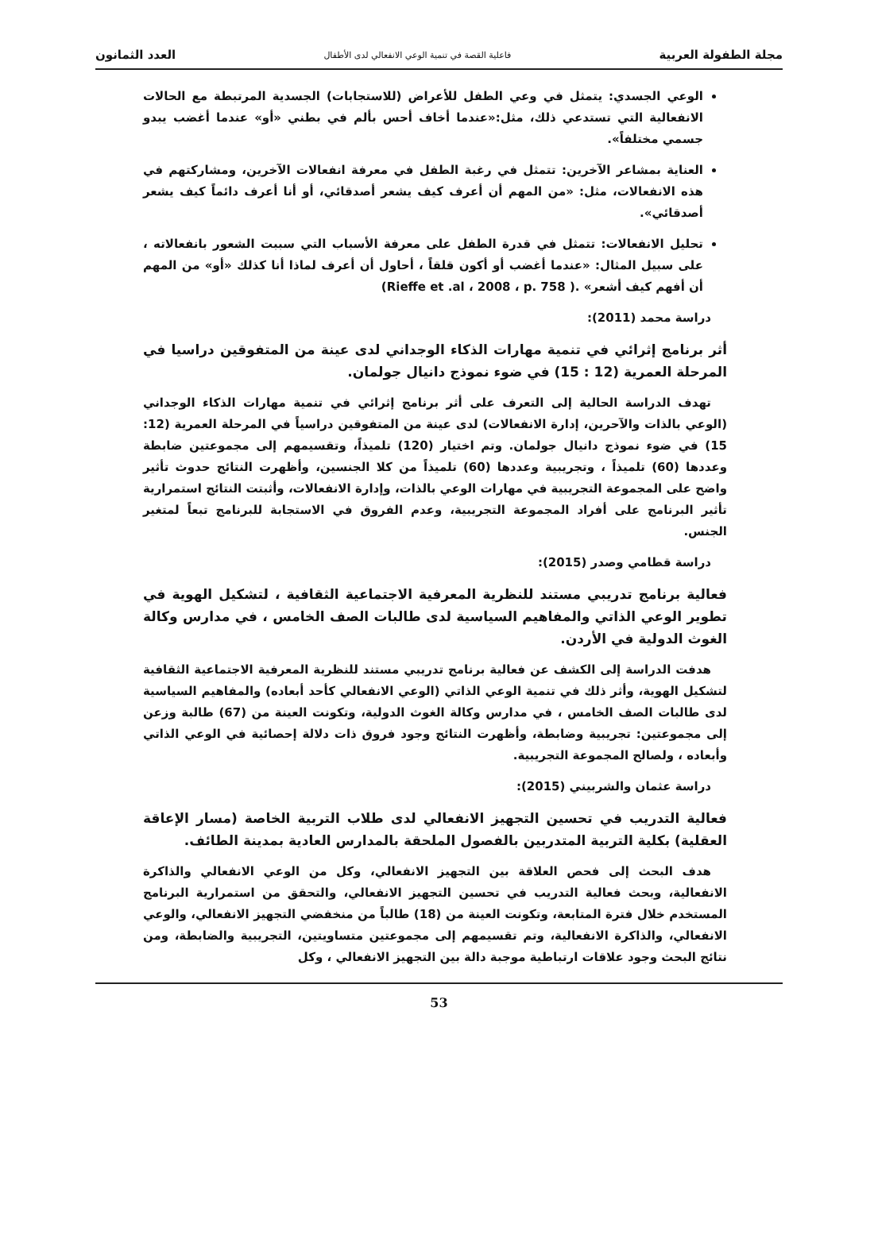مجلة الطفولة العربية فاعلية القصة في تنمية الوعي الانفعالي لدى الأطفال العدد الثمانون
الوعي الجسدي: يتمثل في وعي الطفل للأعراض (للاستجابات) الجسدية المرتبطة مع الحالات الانفعالية التي تستدعي ذلك، مثل:«عندما أخاف أحس بألم في بطني «أو» عندما أغضب يبدو جسمي مختلفاً».
العناية بمشاعر الآخرين: تتمثل في رغبة الطفل في معرفة انفعالات الآخرين، ومشاركتهم في هذه الانفعالات، مثل: «من المهم أن أعرف كيف يشعر أصدقائي، أو أنا أعرف دائماً كيف يشعر أصدقائي».
تحليل الانفعالات: تتمثل في قدرة الطفل على معرفة الأسباب التي سببت الشعور بانفعالاته ، على سبيل المثال: «عندما أغضب أو أكون قلقاً ، أحاول أن أعرف لماذا أنا كذلك «أو» من المهم أن أفهم كيف أشعر» .( Rieffe et .al ، 2008 ، p. 758)
دراسة محمد (2011):
أثر برنامج إثرائي في تنمية مهارات الذكاء الوجداني لدى عينة من المتفوقين دراسيا في المرحلة العمرية (12 : 15) في ضوء نموذج دانيال جولمان.
تهدف الدراسة الحالية إلى التعرف على أثر برنامج إثرائي في تنمية مهارات الذكاء الوجداني (الوعي بالذات والآحرين، إدارة الانفعالات) لدى عينة من المتفوقين دراسياً في المرحلة العمرية (12: 15) في ضوء نموذج دانيال جولمان. وتم اختيار (120) تلميذاً، وتقسيمهم إلى مجموعتين ضابطة وعددها (60) تلميذاً ، وتجريبية وعددها (60) تلميذاً من كلا الجنسين، وأظهرت النتائج حدوث تأثير واضح على المجموعة التجريبية في مهارات الوعي بالذات، وإدارة الانفعالات، وأثبتت النتائج استمرارية تأثير البرنامج على أفراد المجموعة التجريبية، وعدم الفروق في الاستجابة للبرنامج تبعاً لمتغير الجنس.
دراسة قطامي وصدر (2015):
فعالية برنامج تدريبي مستند للنظرية المعرفية الاجتماعية الثقافية ، لتشكيل الهوية في تطوير الوعي الذاتي والمفاهيم السياسية لدى طالبات الصف الخامس ، في مدارس وكالة الغوث الدولية في الأردن.
هدفت الدراسة إلى الكشف عن فعالية برنامج تدريبي مستند للنظرية المعرفية الاجتماعية الثقافية لتشكيل الهوية، وأثر ذلك في تنمية الوعي الذاتي (الوعي الانفعالي كأحد أبعاده) والمفاهيم السياسية لدى طالبات الصف الخامس ، في مدارس وكالة الغوث الدولية، وتكونت العينة من (67) طالبة وزعن إلى مجموعتين: تجريبية وضابطة، وأظهرت النتائج وجود فروق ذات دلالة إحصائية في الوعي الذاتي وأبعاده ، ولصالح المجموعة التجريبية.
دراسة عثمان والشربيني (2015):
فعالية التدريب في تحسين التجهيز الانفعالي لدى طلاب التربية الخاصة (مسار الإعاقة العقلية) بكلية التربية المتدربين بالفصول الملحقة بالمدارس العادية بمدينة الطائف.
هدف البحث إلى فحص العلاقة بين التجهيز الانفعالي، وكل من الوعي الانفعالي والذاكرة الانفعالية، وبحث فعالية التدريب في تحسين التجهيز الانفعالي، والتحقق من استمرارية البرنامج المستخدم خلال فترة المتابعة، وتكونت العينة من (18) طالباً من منخفضي التجهيز الانفعالي، والوعي الانفعالي، والذاكرة الانفعالية، وتم تقسيمهم إلى مجموعتين متساويتين، التجريبية والضابطة، ومن نتائج البحث وجود علاقات ارتباطية موجبة دالة بين التجهيز الانفعالي ، وكل
53